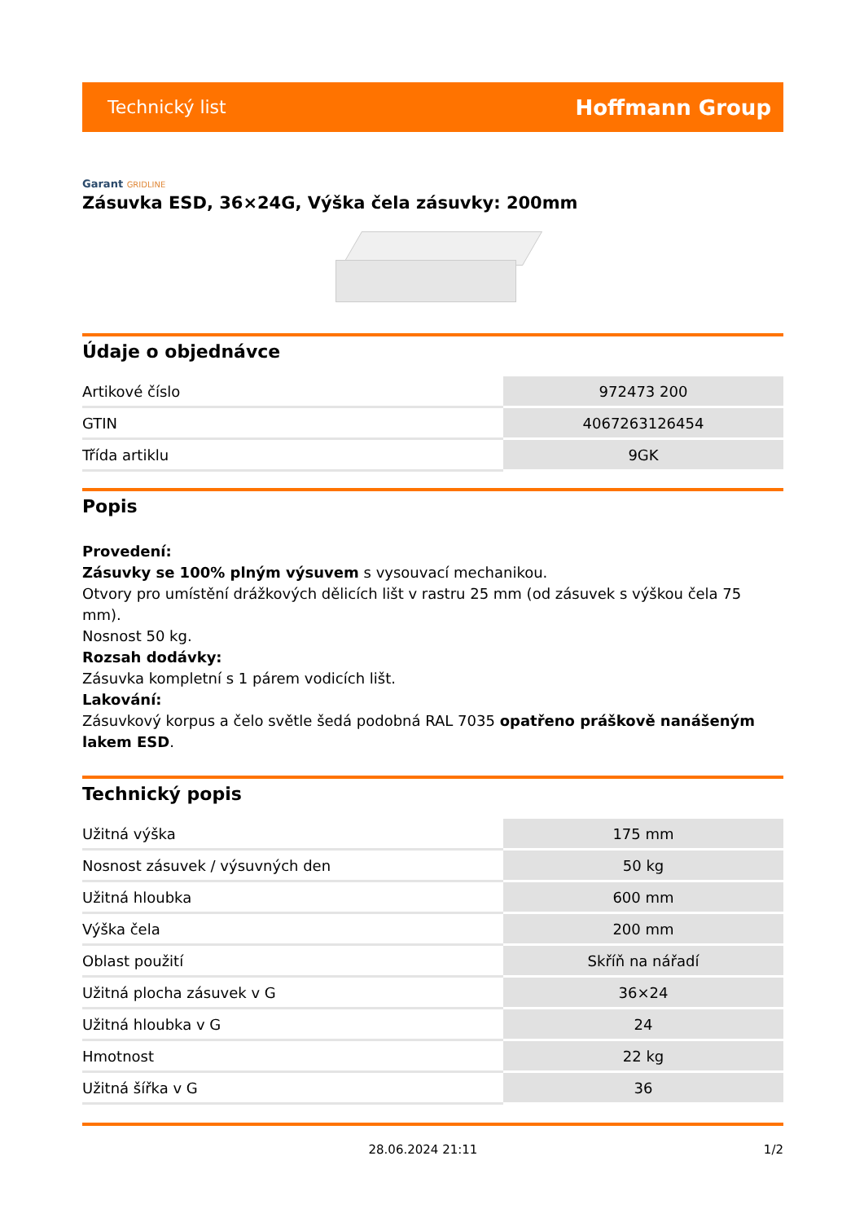Technický list Hoffmann Group
Garant GRIDLINE
Zásuvka ESD, 36×24G, Výška čela zásuvky: 200mm
Údaje o objednávce
| Artikové číslo | 972473 200 |
| GTIN | 4067263126454 |
| Třída artiklu | 9GK |
Popis
Provedení:
Zásuvky se 100% plným výsuvem s vysouvací mechanikou.
Otvory pro umístění drážkových dělicích lišt v rastru 25 mm (od zásuvek s výškou čela 75 mm).
Nosnost 50 kg.
Rozsah dodávky:
Zásuvka kompletní s 1 párem vodicích lišt.
Lakování:
Zásuvkový korpus a čelo světle šedá podobná RAL 7035 opatřeno práškově nanášeným lakem ESD.
Technický popis
| Užitná výška | 175 mm |
| Nosnost zásuvek / výsuvných den | 50 kg |
| Užitná hloubka | 600 mm |
| Výška čela | 200 mm |
| Oblast použití | Skříň na nářadí |
| Užitná plocha zásuvek v G | 36×24 |
| Užitná hloubka v G | 24 |
| Hmotnost | 22 kg |
| Užitná šířka v G | 36 |
28.06.2024 21:11 1/2